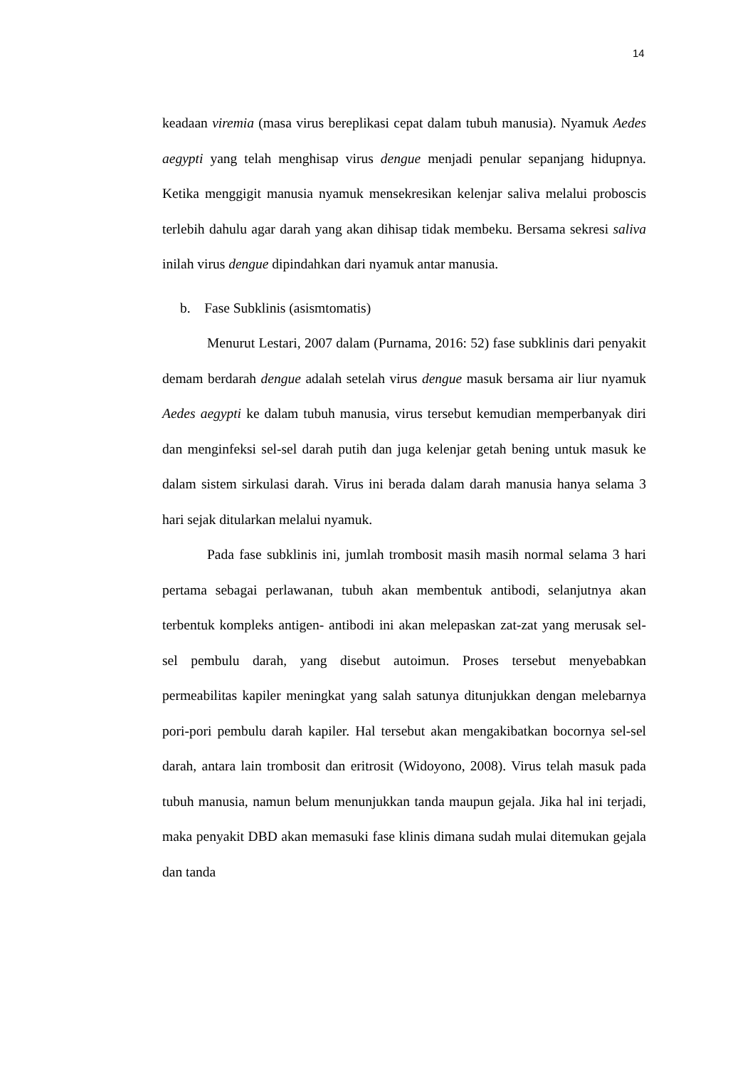14
keadaan viremia (masa virus bereplikasi cepat dalam tubuh manusia). Nyamuk Aedes aegypti yang telah menghisap virus dengue menjadi penular sepanjang hidupnya. Ketika menggigit manusia nyamuk mensekresikan kelenjar saliva melalui proboscis terlebih dahulu agar darah yang akan dihisap tidak membeku. Bersama sekresi saliva inilah virus dengue dipindahkan dari nyamuk antar manusia.
b. Fase Subklinis (asismtomatis)
Menurut Lestari, 2007 dalam (Purnama, 2016: 52) fase subklinis dari penyakit demam berdarah dengue adalah setelah virus dengue masuk bersama air liur nyamuk Aedes aegypti ke dalam tubuh manusia, virus tersebut kemudian memperbanyak diri dan menginfeksi sel-sel darah putih dan juga kelenjar getah bening untuk masuk ke dalam sistem sirkulasi darah. Virus ini berada dalam darah manusia hanya selama 3 hari sejak ditularkan melalui nyamuk.
Pada fase subklinis ini, jumlah trombosit masih masih normal selama 3 hari pertama sebagai perlawanan, tubuh akan membentuk antibodi, selanjutnya akan terbentuk kompleks antigen- antibodi ini akan melepaskan zat-zat yang merusak sel-sel pembulu darah, yang disebut autoimun. Proses tersebut menyebabkan permeabilitas kapiler meningkat yang salah satunya ditunjukkan dengan melebarnya pori-pori pembulu darah kapiler. Hal tersebut akan mengakibatkan bocornya sel-sel darah, antara lain trombosit dan eritrosit (Widoyono, 2008). Virus telah masuk pada tubuh manusia, namun belum menunjukkan tanda maupun gejala. Jika hal ini terjadi, maka penyakit DBD akan memasuki fase klinis dimana sudah mulai ditemukan gejala dan tanda